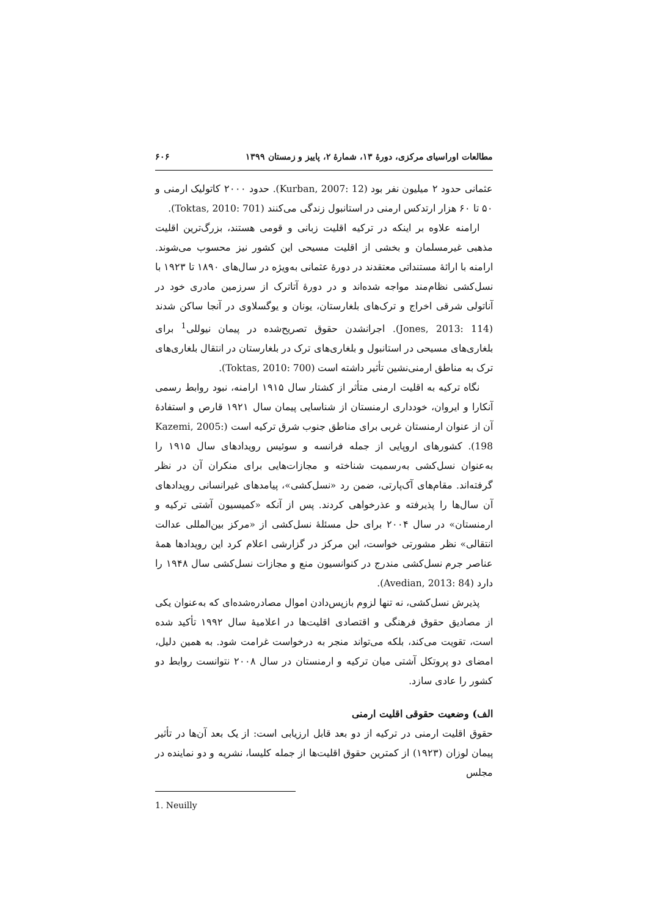مطالعات اوراسیای مرکزی، دورهٔ ۱۳، شمارهٔ ۲، پاییز و زمستان ۱۳۹۹ ۶۰۶
عثمانی حدود ۲ میلیون نفر بود (Kurban, 2007: 12). حدود ۲۰۰۰ کاتولیک ارمنی و ۵۰ تا ۶۰ هزار ارتدکس ارمنی در استانبول زندگی می‌کنند (Toktas, 2010: 701).
ارامنه علاوه بر اینکه در ترکیه اقلیت زبانی و قومی هستند، بزرگ‌ترین اقلیت مذهبی غیرمسلمان و بخشی از اقلیت مسیحی این کشور نیز محسوب می‌شوند. ارامنه با ارائهٔ مستنداتی معتقدند در دورهٔ عثمانی به‌ویژه در سال‌های ۱۸۹۰ تا ۱۹۲۳ با نسل‌کشی نظام‌مند مواجه شده‌اند و در دورهٔ آتاترک از سرزمین مادری خود در آناتولی شرقی اخراج و ترک‌های بلغارستان، یونان و یوگسلاوی در آنجا ساکن شدند (Jones, 2013: 114). اجرانشدن حقوق تصریح‌شده در پیمان نیوللی<sup>1</sup> برای بلغاری‌های مسیحی در استانبول و بلغاری‌های ترک در بلغارستان در انتقال بلغاری‌های ترک به مناطق ارمنی‌نشین تأثیر داشته است (Toktas, 2010: 700).
نگاه ترکیه به اقلیت ارمنی متأثر از کشتار سال ۱۹۱۵ ارامنه، نبود روابط رسمی آنکارا و ایروان، خودداری ارمنستان از شناسایی پیمان سال ۱۹۲۱ قارص و استفادهٔ آن از عنوان ارمنستان غربی برای مناطق جنوب شرق ترکیه است (Kazemi, 2005: 198). کشورهای اروپایی از جمله فرانسه و سوئیس رویدادهای سال ۱۹۱۵ را به‌عنوان نسل‌کشی به‌رسمیت شناخته و مجازات‌هایی برای منکران آن در نظر گرفته‌اند. مقام‌های آک‌پارتی، ضمن رد «نسل‌کشی»، پیامدهای غیرانسانی رویدادهای آن سال‌ها را پذیرفته و عذرخواهی کردند. پس از آنکه «کمیسیون آشتی ترکیه و ارمنستان» در سال ۲۰۰۴ برای حل مسئلهٔ نسل‌کشی از «مرکز بین‌المللی عدالت انتقالی» نظر مشورتی خواست، این مرکز در گزارشی اعلام کرد این رویدادها همهٔ عناصر جرم نسل‌کشی مندرج در کنوانسیون منع و مجازات نسل‌کشی سال ۱۹۴۸ را دارد (Avedian, 2013: 84).
پذیرش نسل‌کشی، نه تنها لزوم بازپس‌دادن اموال مصادره‌شده‌ای که به‌عنوان یکی از مصادیق حقوق فرهنگی و اقتصادی اقلیت‌ها در اعلامیهٔ سال ۱۹۹۲ تأکید شده است، تقویت می‌کند، بلکه می‌تواند منجر به درخواست غرامت شود. به همین دلیل، امضای دو پروتکل آشتی میان ترکیه و ارمنستان در سال ۲۰۰۸ نتوانست روابط دو کشور را عادی سازد.
الف) وضعیت حقوقی اقلیت ارمنی
حقوق اقلیت ارمنی در ترکیه از دو بعد قابل ارزیابی است: از یک بعد آن‌ها در تأثیر پیمان لوزان (۱۹۲۳) از کمترین حقوق اقلیت‌ها از جمله کلیسا، نشریه و دو نماینده در مجلس
1. Neuilly